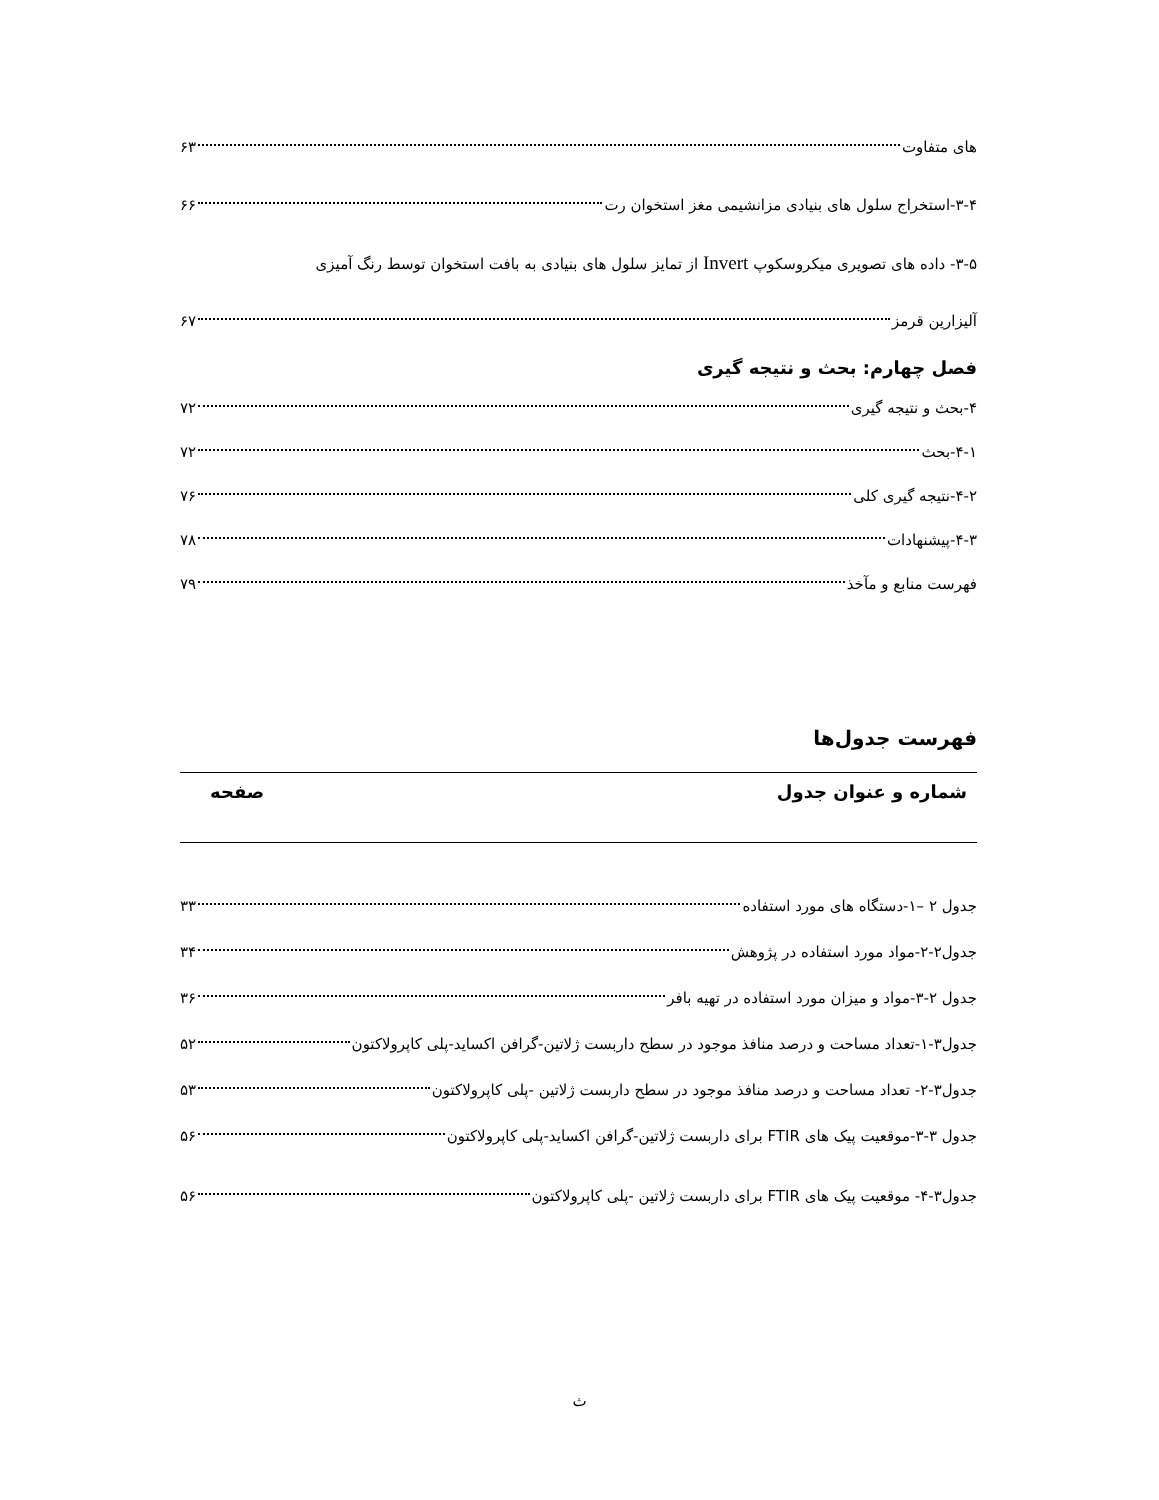های متفاوت ۶۳
۳-۴-استخراج سلول های بنیادی مزانشیمی مغز استخوان رت ۶۶
۳-۵- داده های تصویری میکروسکوپ Invert از تمایز سلول های بنیادی به بافت استخوان توسط رنگ آمیزی
آلیزارین قرمز ۶۷
فصل چهارم: بحث و نتیجه گیری
۴-بحث و نتیجه گیری ۷۲
۴-۱-بحث ۷۲
۴-۲-نتیجه گیری کلی ۷۶
۴-۳-پیشنهادات ۷۸
فهرست منابع و مآخذ ۷۹
فهرست جدول‌ها
شماره و عنوان جدول صفحه
جدول ۲ –۱-دستگاه های مورد استفاده ۳۳
جدول۲-۲-مواد مورد استفاده در پژوهش ۳۴
جدول ۲-۳-مواد و میزان مورد استفاده در تهیه بافر ۳۶
جدول۳-۱-تعداد مساحت و درصد منافذ موجود در سطح داربست ژلاتین-گرافن اکساید-پلی کاپرولاکتون ۵۲
جدول۳-۲- تعداد مساحت و درصد منافذ موجود در سطح داربست ژلاتین -پلی کاپرولاکتون ۵۳
جدول ۳-۳-موقعیت پیک های FTIR برای داربست ژلاتین-گرافن اکساید-پلی کاپرولاکتون ۵۶
جدول۳-۴- موقعیت پیک های FTIR برای داربست ژلاتین -پلی کاپرولاکتون ۵۶
ث